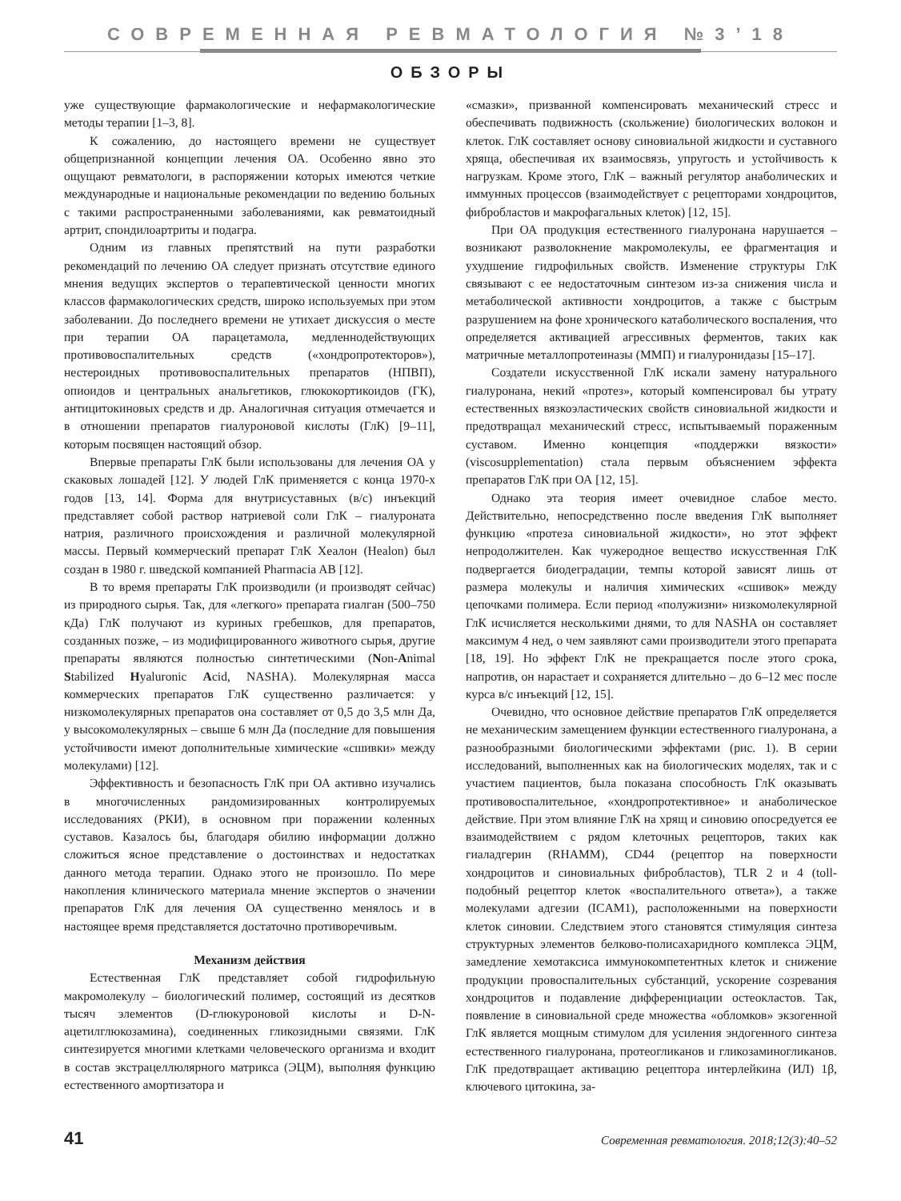СОВРЕМЕННАЯ РЕВМАТОЛОГИЯ №3’18
ОБЗОРЫ
уже существующие фармакологические и нефармакологические методы терапии [1–3, 8].
К сожалению, до настоящего времени не существует общепризнанной концепции лечения ОА. Особенно явно это ощущают ревматологи, в распоряжении которых имеются четкие международные и национальные рекомендации по ведению больных с такими распространенными заболеваниями, как ревматоидный артрит, спондилоартриты и подагра.
Одним из главных препятствий на пути разработки рекомендаций по лечению ОА следует признать отсутствие единого мнения ведущих экспертов о терапевтической ценности многих классов фармакологических средств, широко используемых при этом заболевании. До последнего времени не утихает дискуссия о месте при терапии ОА парацетамола, медленнодействующих противовоспалительных средств («хондропротекторов»), нестероидных противовоспалительных препаратов (НПВП), опиоидов и центральных анальгетиков, глюкокортикоидов (ГК), антицитокиновых средств и др. Аналогичная ситуация отмечается и в отношении препаратов гиалуроновой кислоты (ГлК) [9–11], которым посвящен настоящий обзор.
Впервые препараты ГлК были использованы для лечения ОА у скаковых лошадей [12]. У людей ГлК применяется с конца 1970-х годов [13, 14]. Форма для внутрисуставных (в/с) инъекций представляет собой раствор натриевой соли ГлК – гиалуроната натрия, различного происхождения и различной молекулярной массы. Первый коммерческий препарат ГлК Хеалон (Healon) был создан в 1980 г. шведской компанией Pharmacia AB [12].
В то время препараты ГлК производили (и производят сейчас) из природного сырья. Так, для «легкого» препарата гиалган (500–750 кДа) ГлК получают из куриных гребешков, для препаратов, созданных позже, – из модифицированного животного сырья, другие препараты являются полностью синтетическими (Non-Animal Stabilized Hyaluronic Acid, NASHA). Молекулярная масса коммерческих препаратов ГлК существенно различается: у низкомолекулярных препаратов она составляет от 0,5 до 3,5 млн Да, у высокомолекулярных – свыше 6 млн Да (последние для повышения устойчивости имеют дополнительные химические «сшивки» между молекулами) [12].
Эффективность и безопасность ГлК при ОА активно изучались в многочисленных рандомизированных контролируемых исследованиях (РКИ), в основном при поражении коленных суставов. Казалось бы, благодаря обилию информации должно сложиться ясное представление о достоинствах и недостатках данного метода терапии. Однако этого не произошло. По мере накопления клинического материала мнение экспертов о значении препаратов ГлК для лечения ОА существенно менялось и в настоящее время представляется достаточно противоречивым.
Механизм действия
Естественная ГлК представляет собой гидрофильную макромолекулу – биологический полимер, состоящий из десятков тысяч элементов (D-глюкуроновой кислоты и D-N-ацетилглюкозамина), соединенных гликозидными связями. ГлК синтезируется многими клетками человеческого организма и входит в состав экстрацеллюлярного матрикса (ЭЦМ), выполняя функцию естественного амортизатора и
«смазки», призванной компенсировать механический стресс и обеспечивать подвижность (скольжение) биологических волокон и клеток. ГлК составляет основу синовиальной жидкости и суставного хряща, обеспечивая их взаимосвязь, упругость и устойчивость к нагрузкам. Кроме этого, ГлК – важный регулятор анаболических и иммунных процессов (взаимодействует с рецепторами хондроцитов, фибробластов и макрофагальных клеток) [12, 15].
При ОА продукция естественного гиалуронана нарушается – возникают разволокнение макромолекулы, ее фрагментация и ухудшение гидрофильных свойств. Изменение структуры ГлК связывают с ее недостаточным синтезом из-за снижения числа и метаболической активности хондроцитов, а также с быстрым разрушением на фоне хронического катаболического воспаления, что определяется активацией агрессивных ферментов, таких как матричные металлопротеиназы (ММП) и гиалуронидазы [15–17].
Создатели искусственной ГлК искали замену натурального гиалуронана, некий «протез», который компенсировал бы утрату естественных вязкоэластических свойств синовиальной жидкости и предотвращал механический стресс, испытываемый пораженным суставом. Именно концепция «поддержки вязкости» (viscosupplementation) стала первым объяснением эффекта препаратов ГлК при ОА [12, 15].
Однако эта теория имеет очевидное слабое место. Действительно, непосредственно после введения ГлК выполняет функцию «протеза синовиальной жидкости», но этот эффект непродолжителен. Как чужеродное вещество искусственная ГлК подвергается биодеградации, темпы которой зависят лишь от размера молекулы и наличия химических «сшивок» между цепочками полимера. Если период «полужизни» низкомолекулярной ГлК исчисляется несколькими днями, то для NASHA он составляет максимум 4 нед, о чем заявляют сами производители этого препарата [18, 19]. Но эффект ГлК не прекращается после этого срока, напротив, он нарастает и сохраняется длительно – до 6–12 мес после курса в/с инъекций [12, 15].
Очевидно, что основное действие препаратов ГлК определяется не механическим замещением функции естественного гиалуронана, а разнообразными биологическими эффектами (рис. 1). В серии исследований, выполненных как на биологических моделях, так и с участием пациентов, была показана способность ГлК оказывать противовоспалительное, «хондропротективное» и анаболическое действие. При этом влияние ГлК на хрящ и синовию опосредуется ее взаимодействием с рядом клеточных рецепторов, таких как гиаладгерин (RHAMM), CD44 (рецептор на поверхности хондроцитов и синовиальных фибробластов), TLR 2 и 4 (toll-подобный рецептор клеток «воспалительного ответа»), а также молекулами адгезии (ICAM1), расположенными на поверхности клеток синовии. Следствием этого становятся стимуляция синтеза структурных элементов белково-полисахаридного комплекса ЭЦМ, замедление хемотаксиса иммунокомпетентных клеток и снижение продукции провоспалительных субстанций, ускорение созревания хондроцитов и подавление дифференциации остеокластов. Так, появление в синовиальной среде множества «обломков» экзогенной ГлК является мощным стимулом для усиления эндогенного синтеза естественного гиалуронана, протеогликанов и гликозаминогликанов. ГлК предотвращает активацию рецептора интерлейкина (ИЛ) 1β, ключевого цитокина, за-
41 Современная ревматология. 2018;12(3):40–52